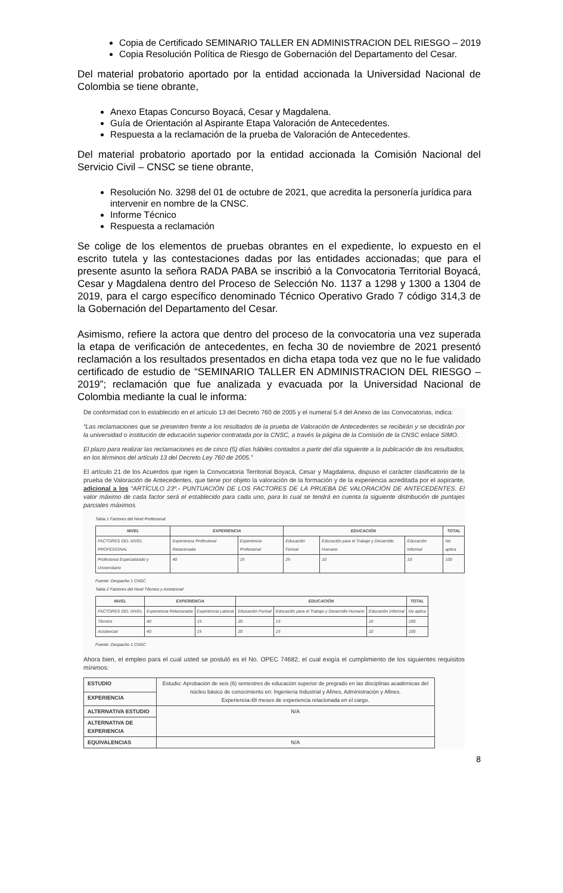Copia de Certificado SEMINARIO TALLER EN ADMINISTRACION DEL RIESGO – 2019
Copia Resolución Política de Riesgo de Gobernación del Departamento del Cesar.
Del material probatorio aportado por la entidad accionada la Universidad Nacional de Colombia se tiene obrante,
Anexo Etapas Concurso Boyacá, Cesar y Magdalena.
Guía de Orientación al Aspirante Etapa Valoración de Antecedentes.
Respuesta a la reclamación de la prueba de Valoración de Antecedentes.
Del material probatorio aportado por la entidad accionada la Comisión Nacional del Servicio Civil – CNSC se tiene obrante,
Resolución No. 3298 del 01 de octubre de 2021, que acredita la personería jurídica para intervenir en nombre de la CNSC.
Informe Técnico
Respuesta a reclamación
Se colige de los elementos de pruebas obrantes en el expediente, lo expuesto en el escrito tutela y las contestaciones dadas por las entidades accionadas; que para el presente asunto la señora RADA PABA se inscribió a la Convocatoria Territorial Boyacá, Cesar y Magdalena dentro del Proceso de Selección No. 1137 a 1298 y 1300 a 1304 de 2019, para el cargo específico denominado Técnico Operativo Grado 7 código 314,3 de la Gobernación del Departamento del Cesar.
Asimismo, refiere la actora que dentro del proceso de la convocatoria una vez superada la etapa de verificación de antecedentes, en fecha 30 de noviembre de 2021 presentó reclamación a los resultados presentados en dicha etapa toda vez que no le fue validado certificado de estudio de “SEMINARIO TALLER EN ADMINISTRACION DEL RIESGO – 2019”; reclamación que fue analizada y evacuada por la Universidad Nacional de Colombia mediante la cual le informa:
De conformidad con lo establecido en el artículo 13 del Decreto 760 de 2005 y el numeral 5.4 del Anexo de las Convocatorias, indica:
“Las reclamaciones que se presenten frente a los resultados de la prueba de Valoración de Antecedentes se recibirán y se decidirán por la universidad o institución de educación superior contratada por la CNSC, a través la página de la Comisión de la CNSC enlace SIMO.
El plazo para realizar las reclamaciones es de cinco (5) días hábiles contados a partir del día siguiente a la publicación de los resultados, en los términos del artículo 13 del Decreto Ley 760 de 2005.”
El artículo 21 de los Acuerdos que rigen la Convocatoria Territorial Boyacá, Cesar y Magdalena, dispuso el carácter clasificatorio de la prueba de Valoración de Antecedentes, que tiene por objeto la valoración de la formación y de la experiencia acreditada por el aspirante, adicional a los “ARTÍCULO 23º.- PUNTUACIÓN DE LOS FACTORES DE LA PRUEBA DE VALORACIÓN DE ANTECEDENTES. El valor máximo de cada factor será el establecido para cada uno, para lo cual se tendrá en cuenta la siguiente distribución de puntajes parciales máximos.
Tabla 1 Factores del Nivel Profesional
| NIVEL | EXPERIENCIA | | EDUCACIÓN | | | TOTAL |
| --- | --- | --- | --- | --- | --- | --- |
| FACTORES DEL NIVEL PROFESIONAL | Experiencia Profesional Relacionada | Experiencia Profesional | Educación Formal | Educación para el Trabajo y Desarrollo Humano | Educación Informal | No aplica |
| Profesional Especializado y Universitario | 40 | 15 | 25 | 10 | 10 | 100 |
Fuente: Despacho 1 CNSC
Tabla 2 Factores del Nivel Técnico y Asistencial
| NIVEL | EXPERIENCIA | | EDUCACIÓN | | | TOTAL |
| --- | --- | --- | --- | --- | --- | --- |
| FACTORES DEL NIVEL | Experiencia Relacionada | Experiencia Laboral | Educación Formal | Educación para el Trabajo y Desarrollo Humano | Educación Informal | No aplica |
| Técnico | 40 | 15 | 20 | 15 | 10 | 100 |
| Asistencial | 40 | 15 | 20 | 15 | 10 | 100 |
Fuente: Despacho 1 CNSC
Ahora bien, el empleo para el cual usted se postuló es el No. OPEC 74682, el cual exigía el cumplimiento de los siguientes requisitos mínimos:
| ESTUDIO | Estudio: Aprobación de seis (6) semestres de educación superior de pregrado en las disciplinas académicas del núcleo básico de conocimiento en: Ingeniería Industrial y Afines, Administración y Afines. Experiencia:48 meses de experiencia relacionada en el cargo. |
| EXPERIENCIA | |
| ALTERNATIVA ESTUDIO | N/A |
| ALTERNATIVA DE EXPERIENCIA | |
| EQUIVALENCIAS | N/A |
8